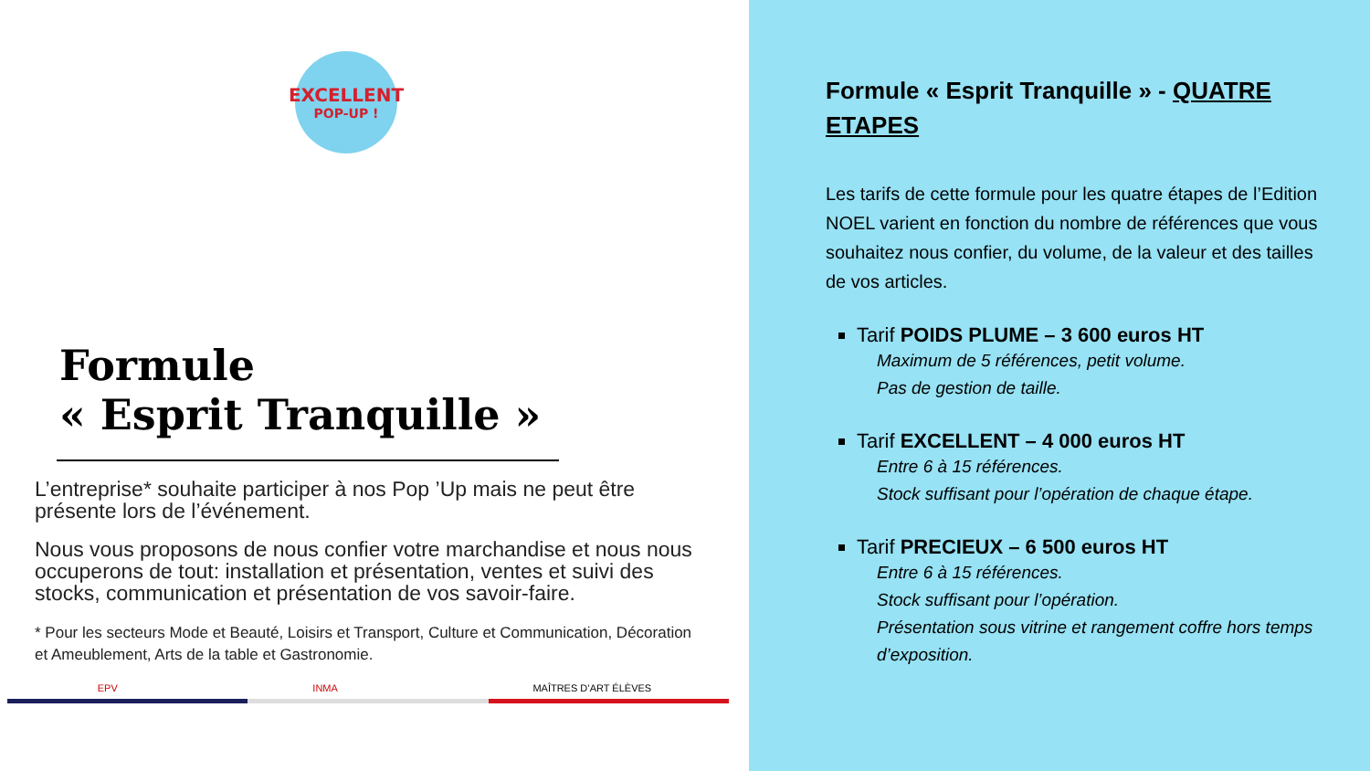EXCELLENT
POP-UP !
Formule
« Esprit Tranquille »
L’entreprise* souhaite participer à nos Pop ’Up mais ne peut être présente lors de l’événement.
Nous vous proposons de nous confier votre marchandise et nous nous occuperons de tout: installation et présentation, ventes et suivi des stocks, communication et présentation de vos savoir-faire.
* Pour les secteurs Mode et Beauté, Loisirs et Transport, Culture et Communication, Décoration et Ameublement, Arts de la table et Gastronomie.
EPV INMA MAÎTRES D’ART ÉLÈVES
Formule « Esprit Tranquille » - QUATRE ETAPES
Les tarifs de cette formule pour les quatre étapes de l’Edition NOEL varient en fonction du nombre de références que vous souhaitez nous confier, du volume, de la valeur et des tailles de vos articles.
Tarif POIDS PLUME – 3 600 euros HT
Maximum de 5 références, petit volume.
Pas de gestion de taille.
Tarif EXCELLENT – 4 000 euros HT
Entre 6 à 15 références.
Stock suffisant pour l’opération de chaque étape.
Tarif PRECIEUX – 6 500 euros HT
Entre 6 à 15 références.
Stock suffisant pour l’opération.
Présentation sous vitrine et rangement coffre hors temps d’exposition.